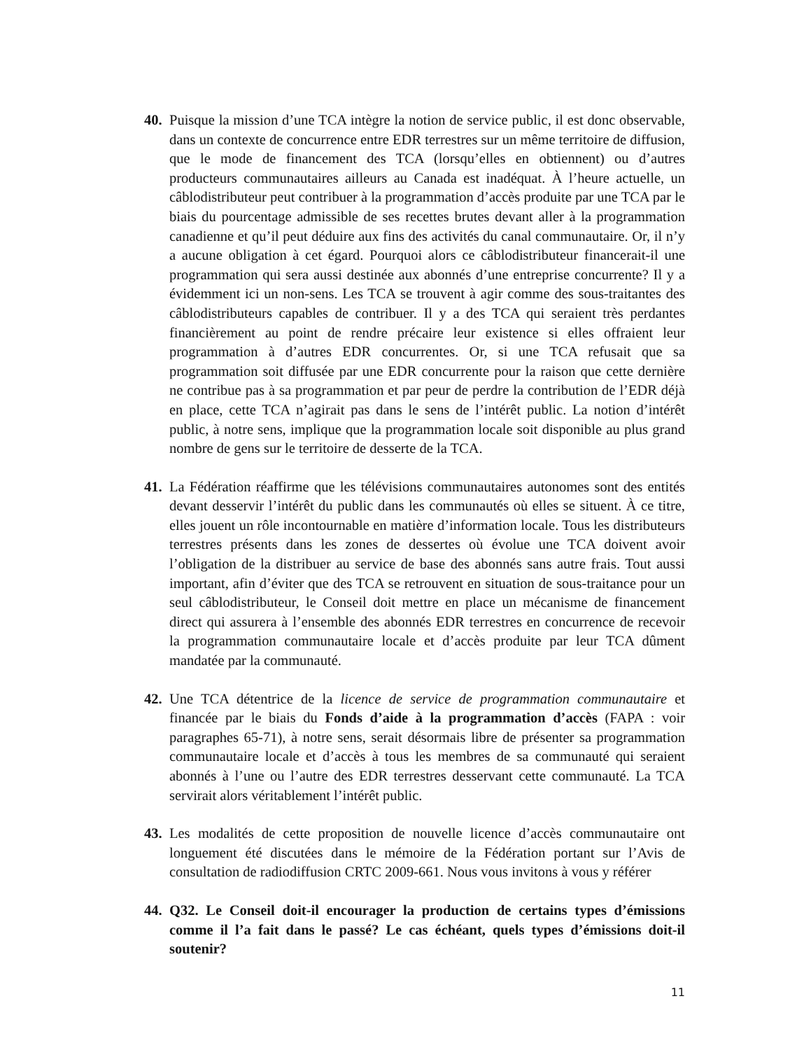40.
Puisque la mission d’une TCA intègre la notion de service public, il est donc observable, dans un contexte de concurrence entre EDR terrestres sur un même territoire de diffusion, que le mode de financement des TCA (lorsqu’elles en obtiennent) ou d’autres producteurs communautaires ailleurs au Canada est inadéquat. À l’heure actuelle, un câblodistributeur peut contribuer à la programmation d’accès produite par une TCA par le biais du pourcentage admissible de ses recettes brutes devant aller à la programmation canadienne et qu’il peut déduire aux fins des activités du canal communautaire. Or, il n’y a aucune obligation à cet égard. Pourquoi alors ce câblodistributeur financerait-il une programmation qui sera aussi destinée aux abonnés d’une entreprise concurrente? Il y a évidemment ici un non-sens. Les TCA se trouvent à agir comme des sous-traitantes des câblodistributeurs capables de contribuer. Il y a des TCA qui seraient très perdantes financièrement au point de rendre précaire leur existence si elles offraient leur programmation à d’autres EDR concurrentes. Or, si une TCA refusait que sa programmation soit diffusée par une EDR concurrente pour la raison que cette dernière ne contribue pas à sa programmation et par peur de perdre la contribution de l’EDR déjà en place, cette TCA n’agirait pas dans le sens de l’intérêt public. La notion d’intérêt public, à notre sens, implique que la programmation locale soit disponible au plus grand nombre de gens sur le territoire de desserte de la TCA.
41.
La Fédération réaffirme que les télévisions communautaires autonomes sont des entités devant desservir l’intérêt du public dans les communautés où elles se situent. À ce titre, elles jouent un rôle incontournable en matière d’information locale. Tous les distributeurs terrestres présents dans les zones de dessertes où évolue une TCA doivent avoir l’obligation de la distribuer au service de base des abonnés sans autre frais. Tout aussi important, afin d’éviter que des TCA se retrouvent en situation de sous-traitance pour un seul câblodistributeur, le Conseil doit mettre en place un mécanisme de financement direct qui assurera à l’ensemble des abonnés EDR terrestres en concurrence de recevoir la programmation communautaire locale et d’accès produite par leur TCA dûment mandatée par la communauté.
42.
Une TCA détentrice de la licence de service de programmation communautaire et financée par le biais du Fonds d’aide à la programmation d’accès (FAPA : voir paragraphes 65-71), à notre sens, serait désormais libre de présenter sa programmation communautaire locale et d’accès à tous les membres de sa communauté qui seraient abonnés à l’une ou l’autre des EDR terrestres desservant cette communauté. La TCA servirait alors véritablement l’intérêt public.
43.
Les modalités de cette proposition de nouvelle licence d’accès communautaire ont longuement été discutées dans le mémoire de la Fédération portant sur l’Avis de consultation de radiodiffusion CRTC 2009-661. Nous vous invitons à vous y référer
44.
Q32. Le Conseil doit-il encourager la production de certains types d’émissions comme il l’a fait dans le passé? Le cas échéant, quels types d’émissions doit-il soutenir?
11